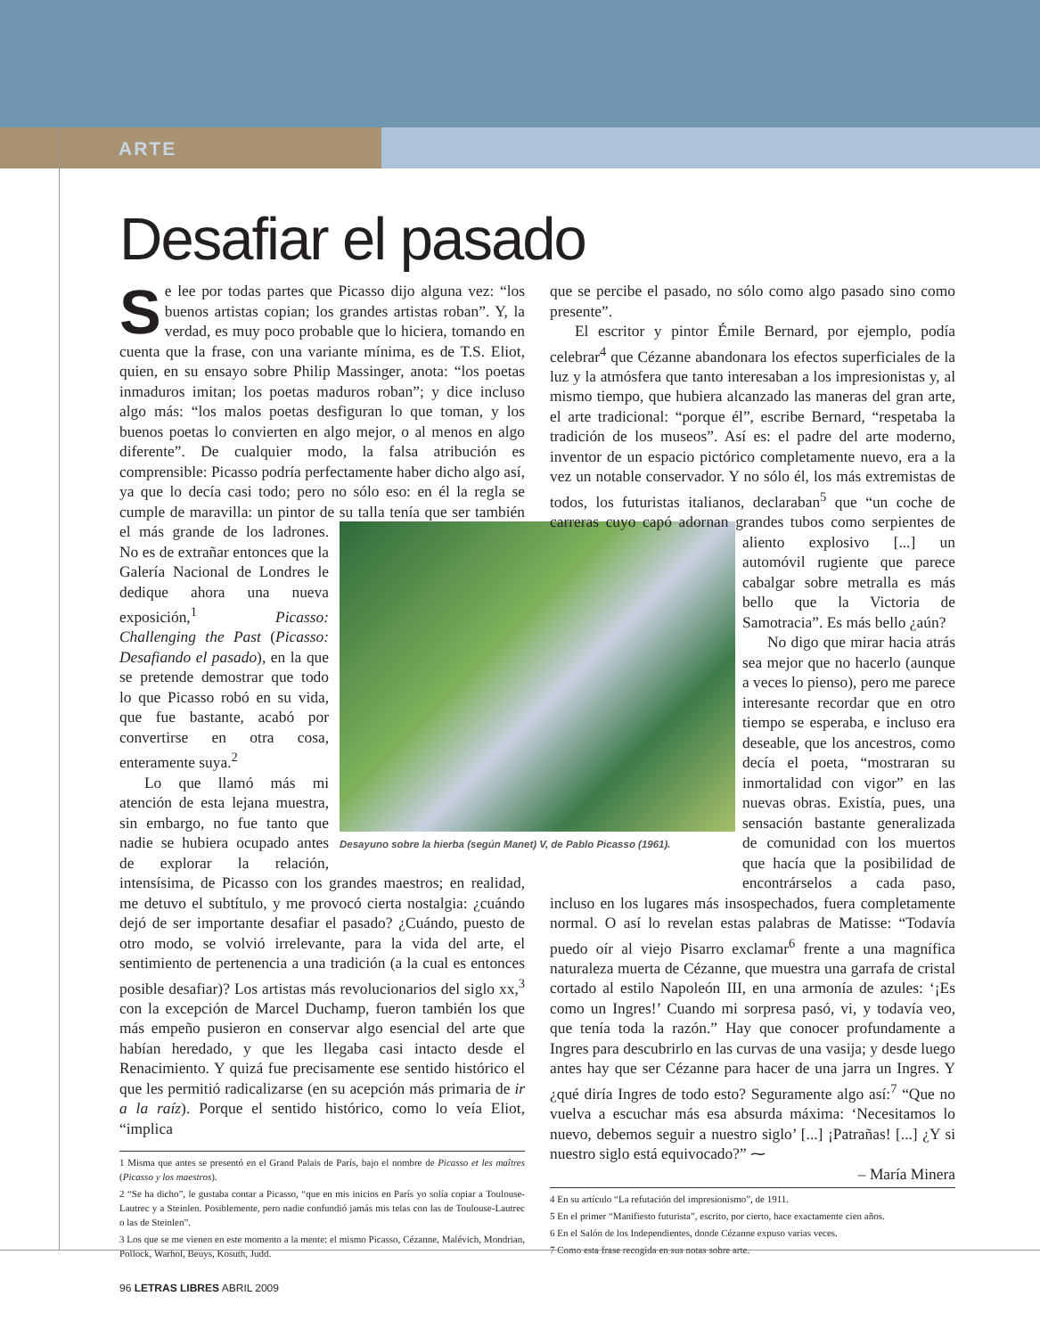ARTE
Desafiar el pasado
Se lee por todas partes que Picasso dijo alguna vez: “los buenos artistas copian; los grandes artistas roban”. Y, la verdad, es muy poco probable que lo hiciera, tomando en cuenta que la frase, con una variante mínima, es de T.S. Eliot, quien, en su ensayo sobre Philip Massinger, anota: “los poetas inmaduros imitan; los poetas maduros roban”; y dice incluso algo más: “los malos poetas desfiguran lo que toman, y los buenos poetas lo convierten en algo mejor, o al menos en algo diferente”. De cualquier modo, la falsa atribución es comprensible: Picasso podría perfectamente haber dicho algo así, ya que lo decía casi todo; pero no sólo eso: en él la regla se cumple de maravilla: un pintor de su Desayuno sobre la hierba (según Manet) V, de Pablo Picasso (1961). talla tenía que ser también el más grande de los ladrones. No es de extrañar entonces que la Galería Nacional de Londres le dedique ahora una nueva exposición,<sup>1</sup> Picasso: Challenging the Past (Picasso: Desafiando el pasado), en la que se pretende demostrar que todo lo que Picasso robó en su vida, que fue bastante, acabó por convertirse en otra cosa, enteramente suya.<sup>2</sup>
Lo que llamó más mi atención de esta lejana muestra, sin embargo, no fue tanto que nadie se hubiera ocupado antes de explorar la relación, intensísima, de Picasso con los grandes maestros; en realidad, me detuvo el subtítulo, y me provocó cierta nostalgia: ¿cuándo dejó de ser importante desafiar el pasado? ¿Cuándo, puesto de otro modo, se volvió irrelevante, para la vida del arte, el sentimiento de pertenencia a una tradición (a la cual es entonces posible desafiar)? Los artistas más revolucionarios del siglo xx,<sup>3</sup> con la excepción de Marcel Duchamp, fueron también los que más empeño pusieron en conservar algo esencial del arte que habían heredado, y que les llegaba casi intacto desde el Renacimiento. Y quizá fue precisamente ese sentido histórico el que les permitió radicalizarse (en su acepción más primaria de ir a la raíz). Porque el sentido histórico, como lo veía Eliot, “implica
1 Misma que antes se presentó en el Grand Palais de París, bajo el nombre de Picasso et les maîtres (Picasso y los maestros).
2 “Se ha dicho”, le gustaba contar a Picasso, “que en mis inicios en París yo solía copiar a Toulouse-Lautrec y a Steinlen. Posiblemente, pero nadie confundió jamás mis telas con las de Toulouse-Lautrec o las de Steinlen”.
3 Los que se me vienen en este momento a la mente: el mismo Picasso, Cézanne, Malévich, Mondrian, Pollock, Warhol, Beuys, Kosuth, Judd.
que se percibe el pasado, no sólo como algo pasado sino como presente”.
El escritor y pintor Émile Bernard, por ejemplo, podía celebrar<sup>4</sup> que Cézanne abandonara los efectos superficiales de la luz y la atmósfera que tanto interesaban a los impresionistas y, al mismo tiempo, que hubiera alcanzado las maneras del gran arte, el arte tradicional: “porque él”, escribe Bernard, “respetaba la tradición de los museos”. Así es: el padre del arte moderno, inventor de un espacio pictórico completamente nuevo, era a la vez un notable conservador. Y no sólo él, los más extremistas de todos, los futuristas italianos, declaraban<sup>5</sup> que “un coche de carreras cuyo capó adornan grandes tubos como serpientes de aliento explosivo [...] un automóvil rugiente que parece cabalgar sobre metralla es más bello que la Victoria de Samotracia”. Es más bello ¿aún?
No digo que mirar hacia atrás sea mejor que no hacerlo (aunque a veces lo pienso), pero me parece interesante recordar que en otro tiempo se esperaba, e incluso era deseable, que los ancestros, como decía el poeta, “mostraran su inmortalidad con vigor” en las nuevas obras. Existía, pues, una sensación bastante generalizada de comunidad con los muertos que hacía que la posibilidad de encontrárselos a cada paso, incluso en los lugares más insospechados, fuera completamente normal. O así lo revelan estas palabras de Matisse: “Todavía puedo oír al viejo Pisarro exclamar<sup>6</sup> frente a una magnífica naturaleza muerta de Cézanne, que muestra una garrafa de cristal cortado al estilo Napoleón III, en una armonía de azules: ‘¡Es como un Ingres!’ Cuando mi sorpresa pasó, vi, y todavía veo, que tenía toda la razón.” Hay que conocer profundamente a Ingres para descubrirlo en las curvas de una vasija; y desde luego antes hay que ser Cézanne para hacer de una jarra un Ingres. Y ¿qué diría Ingres de todo esto? Seguramente algo así:<sup>7</sup> “Que no vuelva a escuchar más esa absurda máxima: ‘Necesitamos lo nuevo, debemos seguir a nuestro siglo’ [...] ¡Patrañas! [...] ¿Y si nuestro siglo está equivocado?” ⁓
– María Minera
4 En su artículo “La refutación del impresionismo”, de 1911.
5 En el primer “Manifiesto futurista”, escrito, por cierto, hace exactamente cien años.
6 En el Salón de los Independientes, donde Cézanne expuso varias veces.
7 Como esta frase recogida en sus notas sobre arte.
96 LETRAS LIBRES ABRIL 2009